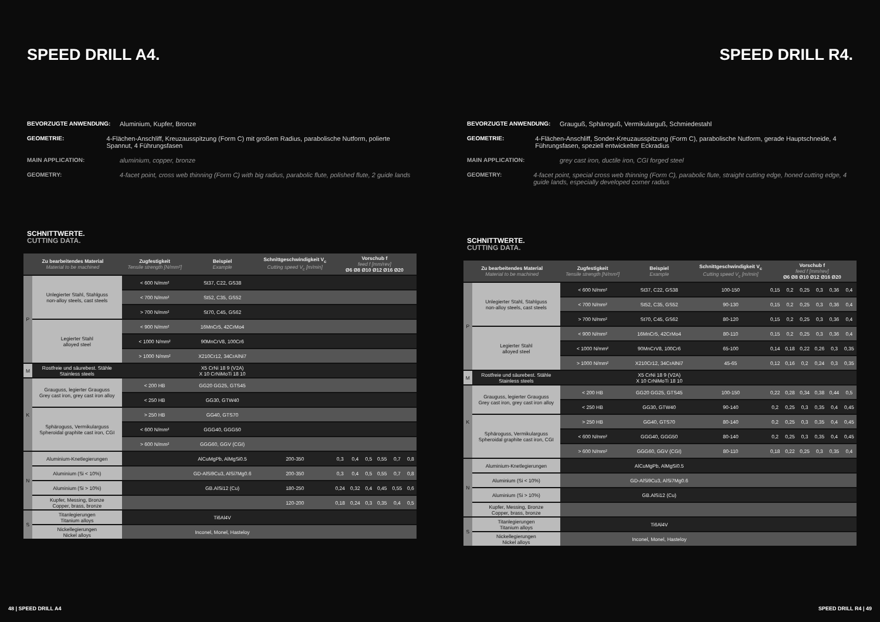SPEED DRILL A4.
BEVORZUGTE ANWENDUNG: Aluminium, Kupfer, Bronze
GEOMETRIE: 4-Flächen-Anschliff, Kreuzausspitzung (Form C) mit großem Radius, parabolische Nutform, polierte Spannut, 4 Führungsfasen
MAIN APPLICATION: aluminium, copper, bronze
GEOMETRY: 4-facet point, cross web thinning (Form C) with big radius, parabolic flute, polished flute, 2 guide lands
SCHNITTWERTE.
CUTTING DATA.
| Zu bearbeitendes Material Material to be machined | | Zugfestigkeit Tensile strength [N/mm²] | Beispiel Example | Schnittgeschwindigkeit V<sub>c</sub> Cutting speed V<sub>c</sub> [m/min] | Vorschub f feed f [mm/rev] Ø6 Ø8 Ø10 Ø12 Ø16 Ø20 | | | | | |
| --- | --- | --- | --- | --- | --- | --- | --- | --- | --- | --- |
| P | Unlegierter Stahl, Stahlguss non-alloy steels, cast steels | < 600 N/mm² | St37, C22, GS38 | | | | | | | |
| | | < 700 N/mm² | St52, C35, GS52 | | | | | | | |
| | | > 700 N/mm² | St70, C45, GS62 | | | | | | | |
| | Legierter Stahl alloyed steel | < 900 N/mm² | 16MnCr5, 42CrMo4 | | | | | | | |
| | | < 1000 N/mm² | 90MnCrV8, 100Cr6 | | | | | | | |
| | | > 1000 N/mm² | X210Cr12, 34CrAlNi7 | | | | | | | |
| M | Rostfreie und säurebest. Stähle Stainless steels | | X5 CrNi 18 9 (V2A) X 10 CrNiMoTi 18 10 | | | | | | | |
| K | Grauguss, legierter Grauguss Grey cast iron, grey cast iron alloy | < 200 HB | GG20 GG25, GTS45 | | | | | | | |
| | | < 250 HB | GG30, GTW40 | | | | | | | |
| | Sphäroguss, Vermikularguss Spheroidal graphite cast iron, CGI | > 250 HB | GG40, GTS70 | | | | | | | |
| | | < 600 N/mm² | GGG40, GGG50 | | | | | | | |
| | | > 600 N/mm² | GGG60, GGV (CGI) | | | | | | | |
| N | Aluminium-Knetlegierungen | | AlCuMgPb, AlMgSi0.5 | 200-350 | 0,3 | 0,4 | 0,5 | 0,55 | 0,7 | 0,8 |
| | Aluminium (Si < 10%) | | GD-AlSi9Cu3, AlSi7Mg0.6 | 200-350 | 0,3 | 0,4 | 0,5 | 0,55 | 0,7 | 0,8 |
| | Aluminium (Si > 10%) | | GB.AlSi12 (Cu) | 180-250 | 0,24 | 0,32 | 0,4 | 0,45 | 0,55 | 0,6 |
| | Kupfer, Messing, Bronze Copper, brass, bronze | | | 120-200 | 0,18 | 0,24 | 0,3 | 0,35 | 0,4 | 0,5 |
| S | Titanlegierungen Titanium alloys | | Ti6Al4V | | | | | | | |
| | Nickellegierungen Nickel alloys | | Inconel, Monel, Hasteloy | | | | | | | |
48 | SPEED DRILL A4
SPEED DRILL R4.
BEVORZUGTE ANWENDUNG: Grauguß, Sphäroguß, Vermikularguß, Schmiedestahl
GEOMETRIE: 4-Flächen-Anschliff, Sonder-Kreuzausspitzung (Form C), parabolische Nutform, gerade Hauptschneide, 4 Führungsfasen, speziell entwickelter Eckradius
MAIN APPLICATION: grey cast iron, ductile iron, CGI forged steel
GEOMETRY: 4-facet point, special cross web thinning (Form C), parabolic flute, straight cutting edge, honed cutting edge, 4 guide lands, especially developed corner radius
SCHNITTWERTE.
CUTTING DATA.
| Zu bearbeitendes Material Material to be machined | | Zugfestigkeit Tensile strength [N/mm²] | Beispiel Example | Schnittgeschwindigkeit V<sub>c</sub> Cutting speed V<sub>c</sub> [m/min] | Vorschub f feed f [mm/rev] Ø6 Ø8 Ø10 Ø12 Ø16 Ø20 | | | | | |
| --- | --- | --- | --- | --- | --- | --- | --- | --- | --- | --- |
| P | Unlegierter Stahl, Stahlguss non-alloy steels, cast steels | < 600 N/mm² | St37, C22, GS38 | 100-150 | 0,15 | 0,2 | 0,25 | 0,3 | 0,36 | 0,4 |
| | | < 700 N/mm² | St52, C35, GS52 | 90-130 | 0,15 | 0,2 | 0,25 | 0,3 | 0,36 | 0,4 |
| | | > 700 N/mm² | St70, C45, GS62 | 80-120 | 0,15 | 0,2 | 0,25 | 0,3 | 0,36 | 0,4 |
| | Legierter Stahl alloyed steel | < 900 N/mm² | 16MnCr5, 42CrMo4 | 80-110 | 0,15 | 0,2 | 0,25 | 0,3 | 0,36 | 0,4 |
| | | < 1000 N/mm² | 90MnCrV8, 100Cr6 | 65-100 | 0,14 | 0,18 | 0,22 | 0,26 | 0,3 | 0,35 |
| | | > 1000 N/mm² | X210Cr12, 34CrAlNi7 | 45-65 | 0,12 | 0,16 | 0,2 | 0,24 | 0,3 | 0,35 |
| M | Rostfreie und säurebest. Stähle Stainless steels | | X5 CrNi 18 9 (V2A) X 10 CrNiMoTi 18 10 | | | | | | | |
| K | Grauguss, legierter Grauguss Grey cast iron, grey cast iron alloy | < 200 HB | GG20 GG25, GTS45 | 100-150 | 0,22 | 0,28 | 0,34 | 0,38 | 0,44 | 0,5 |
| | | < 250 HB | GG30, GTW40 | 90-140 | 0,2 | 0,25 | 0,3 | 0,35 | 0,4 | 0,45 |
| | Sphäroguss, Vermikularguss Spheroidal graphite cast iron, CGI | > 250 HB | GG40, GTS70 | 80-140 | 0,2 | 0,25 | 0,3 | 0,35 | 0,4 | 0,45 |
| | | < 600 N/mm² | GGG40, GGG50 | 80-140 | 0,2 | 0,25 | 0,3 | 0,35 | 0,4 | 0,45 |
| | | > 600 N/mm² | GGG60, GGV (CGI) | 80-110 | 0,18 | 0,22 | 0,25 | 0,3 | 0,35 | 0,4 |
| N | Aluminium-Knetlegierungen | | AlCuMgPb, AlMgSi0.5 | | | | | | | |
| | Aluminium (Si < 10%) | | GD-AlSi9Cu3, AlSi7Mg0.6 | | | | | | | |
| | Aluminium (Si > 10%) | | GB.AlSi12 (Cu) | | | | | | | |
| | Kupfer, Messing, Bronze Copper, brass, bronze | | | | | | | | | |
| S | Titanlegierungen Titanium alloys | | Ti6Al4V | | | | | | | |
| | Nickellegierungen Nickel alloys | | Inconel, Monel, Hasteloy | | | | | | | |
SPEED DRILL R4 | 49